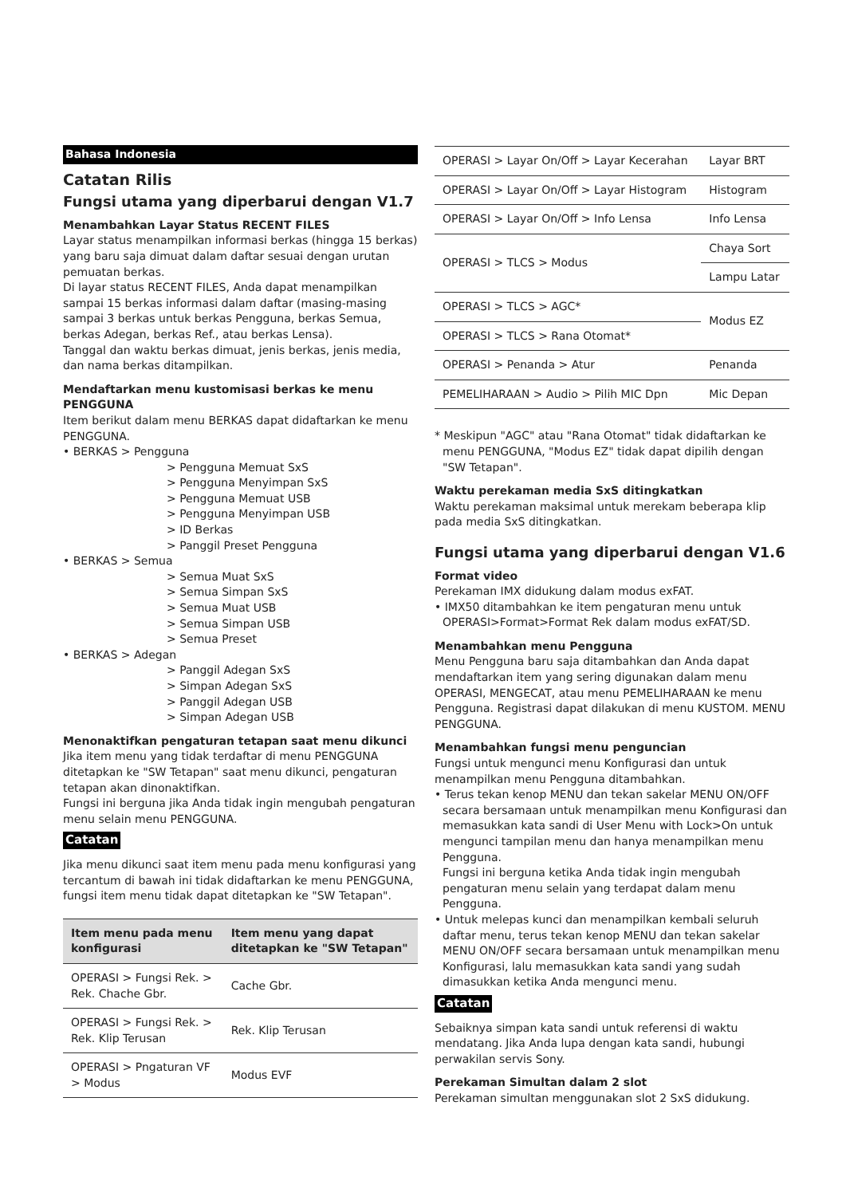Bahasa Indonesia
Catatan Rilis
Fungsi utama yang diperbarui dengan V1.7
Menambahkan Layar Status RECENT FILES
Layar status menampilkan informasi berkas (hingga 15 berkas) yang baru saja dimuat dalam daftar sesuai dengan urutan pemuatan berkas.
Di layar status RECENT FILES, Anda dapat menampilkan sampai 15 berkas informasi dalam daftar (masing-masing sampai 3 berkas untuk berkas Pengguna, berkas Semua, berkas Adegan, berkas Ref., atau berkas Lensa).
Tanggal dan waktu berkas dimuat, jenis berkas, jenis media, dan nama berkas ditampilkan.
Mendaftarkan menu kustomisasi berkas ke menu PENGGUNA
Item berikut dalam menu BERKAS dapat didaftarkan ke menu PENGGUNA.
• BERKAS > Pengguna
> Pengguna Memuat SxS
> Pengguna Menyimpan SxS
> Pengguna Memuat USB
> Pengguna Menyimpan USB
> ID Berkas
> Panggil Preset Pengguna
• BERKAS > Semua
> Semua Muat SxS
> Semua Simpan SxS
> Semua Muat USB
> Semua Simpan USB
> Semua Preset
• BERKAS > Adegan
> Panggil Adegan SxS
> Simpan Adegan SxS
> Panggil Adegan USB
> Simpan Adegan USB
Menonaktifkan pengaturan tetapan saat menu dikunci
Jika item menu yang tidak terdaftar di menu PENGGUNA ditetapkan ke "SW Tetapan" saat menu dikunci, pengaturan tetapan akan dinonaktifkan.
Fungsi ini berguna jika Anda tidak ingin mengubah pengaturan menu selain menu PENGGUNA.
Catatan
Jika menu dikunci saat item menu pada menu konfigurasi yang tercantum di bawah ini tidak didaftarkan ke menu PENGGUNA, fungsi item menu tidak dapat ditetapkan ke "SW Tetapan".
| Item menu pada menu konfigurasi | Item menu yang dapat ditetapkan ke "SW Tetapan" |
| --- | --- |
| OPERASI > Fungsi Rek. > Rek. Chache Gbr. | Cache Gbr. |
| OPERASI > Fungsi Rek. > Rek. Klip Terusan | Rek. Klip Terusan |
| OPERASI > Pngaturan VF > Modus | Modus EVF |
| OPERASI > Layar On/Off > Layar Kecerahan | Layar BRT |
| OPERASI > Layar On/Off > Layar Histogram | Histogram |
| OPERASI > Layar On/Off > Info Lensa | Info Lensa |
| OPERASI > TLCS > Modus | Chaya Sort |
| | Lampu Latar |
| OPERASI > TLCS > AGC* | Modus EZ |
| OPERASI > TLCS > Rana Otomat* | |
| OPERASI > Penanda > Atur | Penanda |
| PEMELIHARAAN > Audio > Pilih MIC Dpn | Mic Depan |
* Meskipun "AGC" atau "Rana Otomat" tidak didaftarkan ke menu PENGGUNA, "Modus EZ" tidak dapat dipilih dengan "SW Tetapan".
Waktu perekaman media SxS ditingkatkan
Waktu perekaman maksimal untuk merekam beberapa klip pada media SxS ditingkatkan.
Fungsi utama yang diperbarui dengan V1.6
Format video
Perekaman IMX didukung dalam modus exFAT.
• IMX50 ditambahkan ke item pengaturan menu untuk OPERASI>Format>Format Rek dalam modus exFAT/SD.
Menambahkan menu Pengguna
Menu Pengguna baru saja ditambahkan dan Anda dapat mendaftarkan item yang sering digunakan dalam menu OPERASI, MENGECAT, atau menu PEMELIHARAAN ke menu Pengguna. Registrasi dapat dilakukan di menu KUSTOM. MENU PENGGUNA.
Menambahkan fungsi menu penguncian
Fungsi untuk mengunci menu Konfigurasi dan untuk menampilkan menu Pengguna ditambahkan.
• Terus tekan kenop MENU dan tekan sakelar MENU ON/OFF secara bersamaan untuk menampilkan menu Konfigurasi dan memasukkan kata sandi di User Menu with Lock>On untuk mengunci tampilan menu dan hanya menampilkan menu Pengguna.
Fungsi ini berguna ketika Anda tidak ingin mengubah pengaturan menu selain yang terdapat dalam menu Pengguna.
• Untuk melepas kunci dan menampilkan kembali seluruh daftar menu, terus tekan kenop MENU dan tekan sakelar MENU ON/OFF secara bersamaan untuk menampilkan menu Konfigurasi, lalu memasukkan kata sandi yang sudah dimasukkan ketika Anda mengunci menu.
Catatan
Sebaiknya simpan kata sandi untuk referensi di waktu mendatang. Jika Anda lupa dengan kata sandi, hubungi perwakilan servis Sony.
Perekaman Simultan dalam 2 slot
Perekaman simultan menggunakan slot 2 SxS didukung.